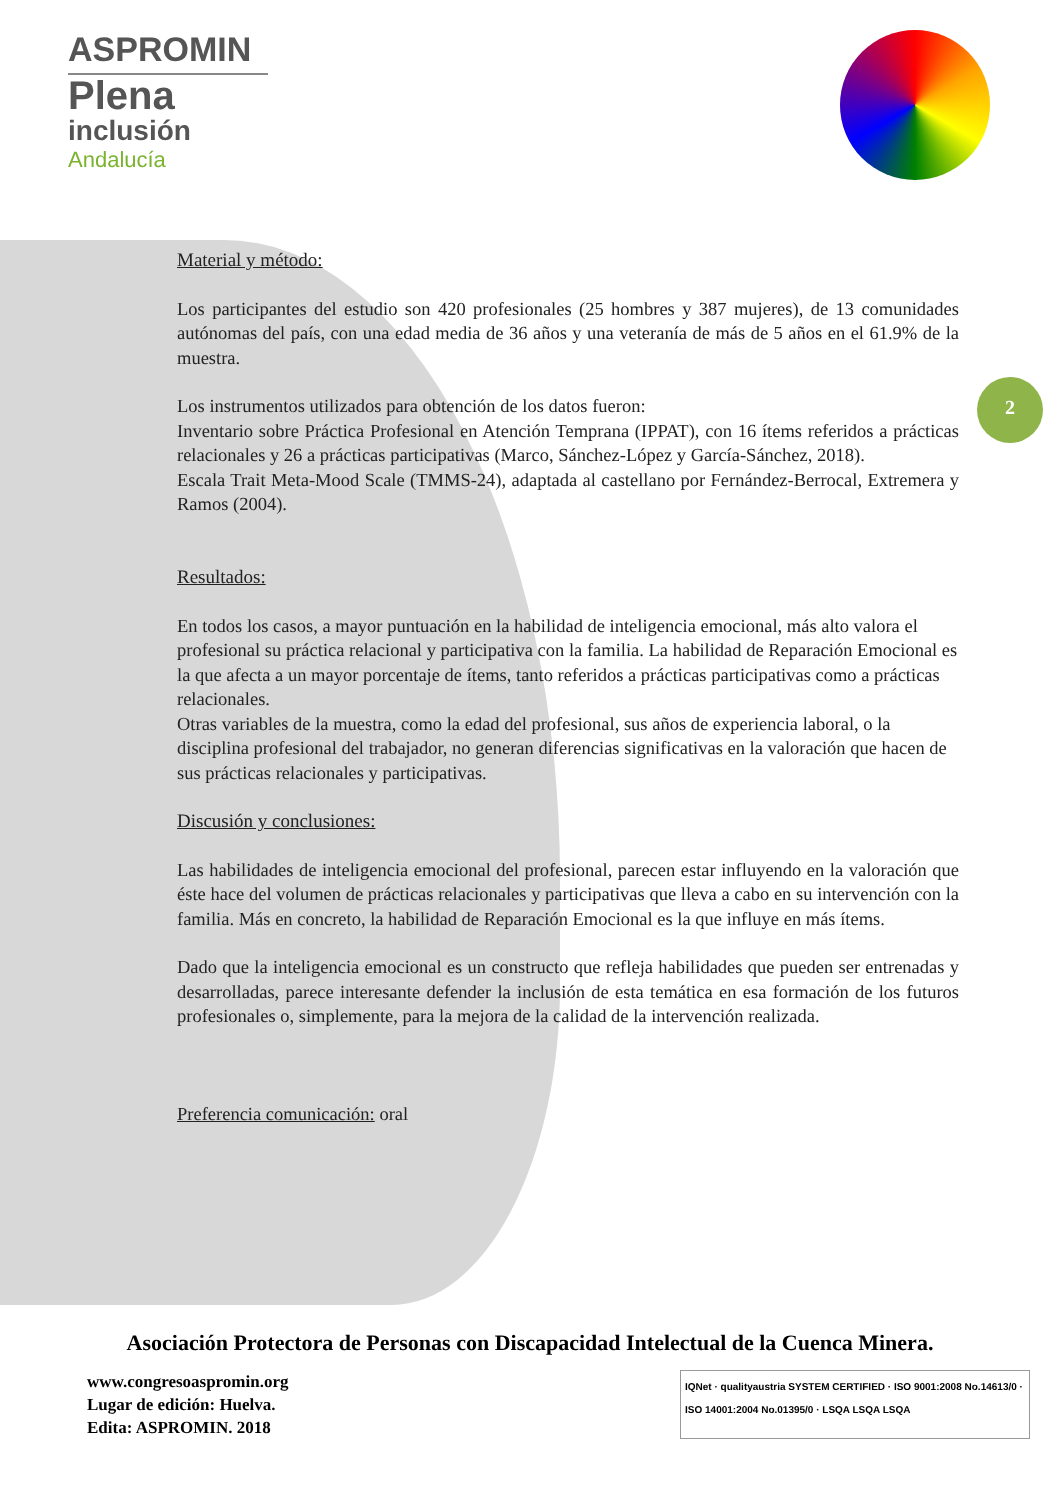ASPROMIN
Plena
inclusión
Andalucía
2
Material y método:
Los participantes del estudio son 420 profesionales (25 hombres y 387 mujeres), de 13 comunidades autónomas del país, con una edad media de 36 años y una veteranía de más de 5 años en el 61.9% de la muestra.
Los instrumentos utilizados para obtención de los datos fueron:
Inventario sobre Práctica Profesional en Atención Temprana (IPPAT), con 16 ítems referidos a prácticas relacionales y 26 a prácticas participativas (Marco, Sánchez-López y García-Sánchez, 2018).
Escala Trait Meta-Mood Scale (TMMS-24), adaptada al castellano por Fernández-Berrocal, Extremera y Ramos (2004).
Resultados:
En todos los casos, a mayor puntuación en la habilidad de inteligencia emocional, más alto valora el profesional su práctica relacional y participativa con la familia. La habilidad de Reparación Emocional es la que afecta a un mayor porcentaje de ítems, tanto referidos a prácticas participativas como a prácticas relacionales.
Otras variables de la muestra, como la edad del profesional, sus años de experiencia laboral, o la disciplina profesional del trabajador, no generan diferencias significativas en la valoración que hacen de sus prácticas relacionales y participativas.
Discusión y conclusiones:
Las habilidades de inteligencia emocional del profesional, parecen estar influyendo en la valoración que éste hace del volumen de prácticas relacionales y participativas que lleva a cabo en su intervención con la familia. Más en concreto, la habilidad de Reparación Emocional es la que influye en más ítems.
Dado que la inteligencia emocional es un constructo que refleja habilidades que pueden ser entrenadas y desarrolladas, parece interesante defender la inclusión de esta temática en esa formación de los futuros profesionales o, simplemente, para la mejora de la calidad de la intervención realizada.
Preferencia comunicación: oral
Asociación Protectora de Personas con Discapacidad Intelectual de la Cuenca Minera.
www.congresoaspromin.org
Lugar de edición: Huelva.
Edita: ASPROMIN. 2018
IQNet · qualityaustria SYSTEM CERTIFIED · ISO 9001:2008 No.14613/0 · ISO 14001:2004 No.01395/0 · LSQA LSQA LSQA